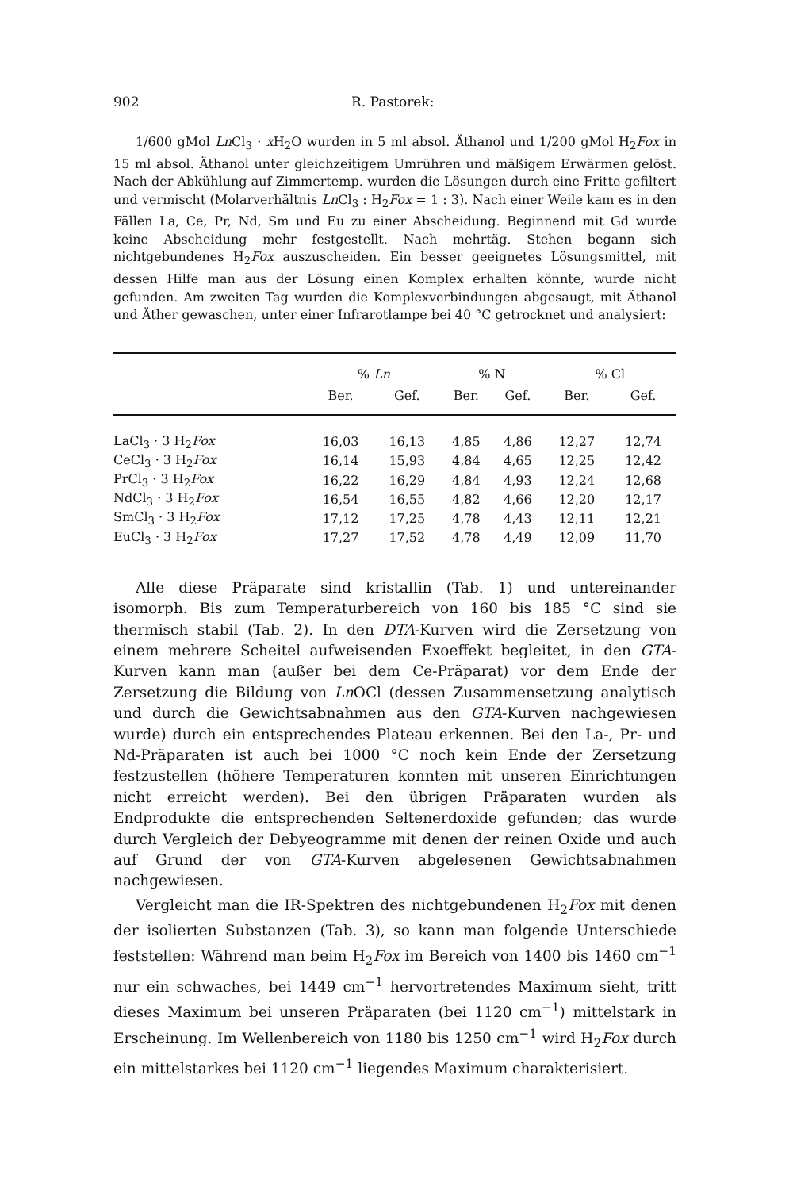902 R. Pastorek:
1/600 gMol Ln Cl<sub>3</sub> · x H<sub>2</sub>O wurden in 5 ml absol. Äthanol und 1/200 gMol H<sub>2</sub>Fox in 15 ml absol. Äthanol unter gleichzeitigem Umrühren und mäßigem Erwärmen gelöst. Nach der Abkühlung auf Zimmertemp. wurden die Lösungen durch eine Fritte gefiltert und vermischt (Molarverhältnis Ln Cl<sub>3</sub> : H<sub>2</sub>Fox = 1 : 3). Nach einer Weile kam es in den Fällen La, Ce, Pr, Nd, Sm und Eu zu einer Abscheidung. Beginnend mit Gd wurde keine Abscheidung mehr festgestellt. Nach mehrtäg. Stehen begann sich nichtgebundenes H<sub>2</sub>Fox auszuscheiden. Ein besser geeignetes Lösungsmittel, mit dessen Hilfe man aus der Lösung einen Komplex erhalten könnte, wurde nicht gefunden. Am zweiten Tag wurden die Komplexverbindungen abgesaugt, mit Äthanol und Äther gewaschen, unter einer Infrarotlampe bei 40 °C getrocknet und analysiert:
| | % Ln | | % N | | % Cl | |
| --- | --- | --- | --- | --- | --- | --- |
| | Ber. | Gef. | Ber. | Gef. | Ber. | Gef. |
| LaCl<sub>3</sub> · 3 H<sub>2</sub> Fox | 16,03 | 16,13 | 4,85 | 4,86 | 12,27 | 12,74 |
| CeCl<sub>3</sub> · 3 H<sub>2</sub> Fox | 16,14 | 15,93 | 4,84 | 4,65 | 12,25 | 12,42 |
| PrCl<sub>3</sub> · 3 H<sub>2</sub> Fox | 16,22 | 16,29 | 4,84 | 4,93 | 12,24 | 12,68 |
| NdCl<sub>3</sub> · 3 H<sub>2</sub> Fox | 16,54 | 16,55 | 4,82 | 4,66 | 12,20 | 12,17 |
| SmCl<sub>3</sub> · 3 H<sub>2</sub> Fox | 17,12 | 17,25 | 4,78 | 4,43 | 12,11 | 12,21 |
| EuCl<sub>3</sub> · 3 H<sub>2</sub> Fox | 17,27 | 17,52 | 4,78 | 4,49 | 12,09 | 11,70 |
Alle diese Präparate sind kristallin (Tab. 1) und untereinander isomorph. Bis zum Temperaturbereich von 160 bis 185 °C sind sie thermisch stabil (Tab. 2). In den DTA-Kurven wird die Zersetzung von einem mehrere Scheitel aufweisenden Exoeffekt begleitet, in den GTA-Kurven kann man (außer bei dem Ce-Präparat) vor dem Ende der Zersetzung die Bildung von Ln OCl (dessen Zusammensetzung analytisch und durch die Gewichtsabnahmen aus den GTA-Kurven nachgewiesen wurde) durch ein entsprechendes Plateau erkennen. Bei den La-, Pr- und Nd-Präparaten ist auch bei 1000 °C noch kein Ende der Zersetzung festzustellen (höhere Temperaturen konnten mit unseren Einrichtungen nicht erreicht werden). Bei den übrigen Präparaten wurden als Endprodukte die entsprechenden Seltenerdoxide gefunden; das wurde durch Vergleich der Debyeogramme mit denen der reinen Oxide und auch auf Grund der von GTA-Kurven abgelesenen Gewichtsabnahmen nachgewiesen.
Vergleicht man die IR-Spektren des nichtgebundenen H<sub>2</sub>Fox mit denen der isolierten Substanzen (Tab. 3), so kann man folgende Unterschiede feststellen: Während man beim H<sub>2</sub>Fox im Bereich von 1400 bis 1460 cm<sup>−1</sup> nur ein schwaches, bei 1449 cm<sup>−1</sup> hervortretendes Maximum sieht, tritt dieses Maximum bei unseren Präparaten (bei 1120 cm<sup>−1</sup>) mittelstark in Erscheinung. Im Wellenbereich von 1180 bis 1250 cm<sup>−1</sup> wird H<sub>2</sub>Fox durch ein mittelstarkes bei 1120 cm<sup>−1</sup> liegendes Maximum charakterisiert.